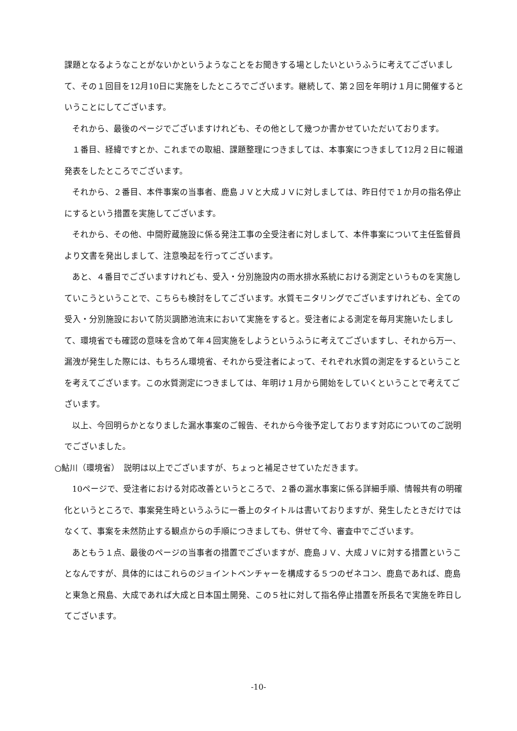課題となるようなことがないかというようなことをお聞きする場としたいというふうに考えてございまして、その１回目を12月10日に実施をしたところでございます。継続して、第２回を年明け１月に開催するということにしてございます。
それから、最後のページでございますけれども、その他として幾つか書かせていただいております。
１番目、経緯ですとか、これまでの取組、課題整理につきましては、本事案につきまして12月２日に報道発表をしたところでございます。
それから、２番目、本件事案の当事者、鹿島ＪＶと大成ＪＶに対しましては、昨日付で１か月の指名停止にするという措置を実施してございます。
それから、その他、中間貯蔵施設に係る発注工事の全受注者に対しまして、本件事案について主任監督員より文書を発出しまして、注意喚起を行ってございます。
あと、４番目でございますけれども、受入・分別施設内の雨水排水系統における測定というものを実施していこうということで、こちらも検討をしてございます。水質モニタリングでございますけれども、全ての受入・分別施設において防災調節池流末において実施をすると。受注者による測定を毎月実施いたしまして、環境省でも確認の意味を含めて年４回実施をしようというふうに考えてございますし、それから万一、漏洩が発生した際には、もちろん環境省、それから受注者によって、それぞれ水質の測定をするということを考えてございます。この水質測定につきましては、年明け１月から開始をしていくということで考えてございます。
以上、今回明らかとなりました漏水事案のご報告、それから今後予定しております対応についてのご説明でございました。
○鮎川（環境省）　説明は以上でございますが、ちょっと補足させていただきます。
10ページで、受注者における対応改善というところで、２番の漏水事案に係る詳細手順、情報共有の明確化というところで、事案発生時というふうに一番上のタイトルは書いておりますが、発生したときだけではなくて、事案を未然防止する観点からの手順につきましても、併せて今、審査中でございます。
あともう１点、最後のページの当事者の措置でございますが、鹿島ＪＶ、大成ＪＶに対する措置ということなんですが、具体的にはこれらのジョイントベンチャーを構成する５つのゼネコン、鹿島であれば、鹿島と東急と飛島、大成であれば大成と日本国土開発、この５社に対して指名停止措置を所長名で実施を昨日してございます。
-10-